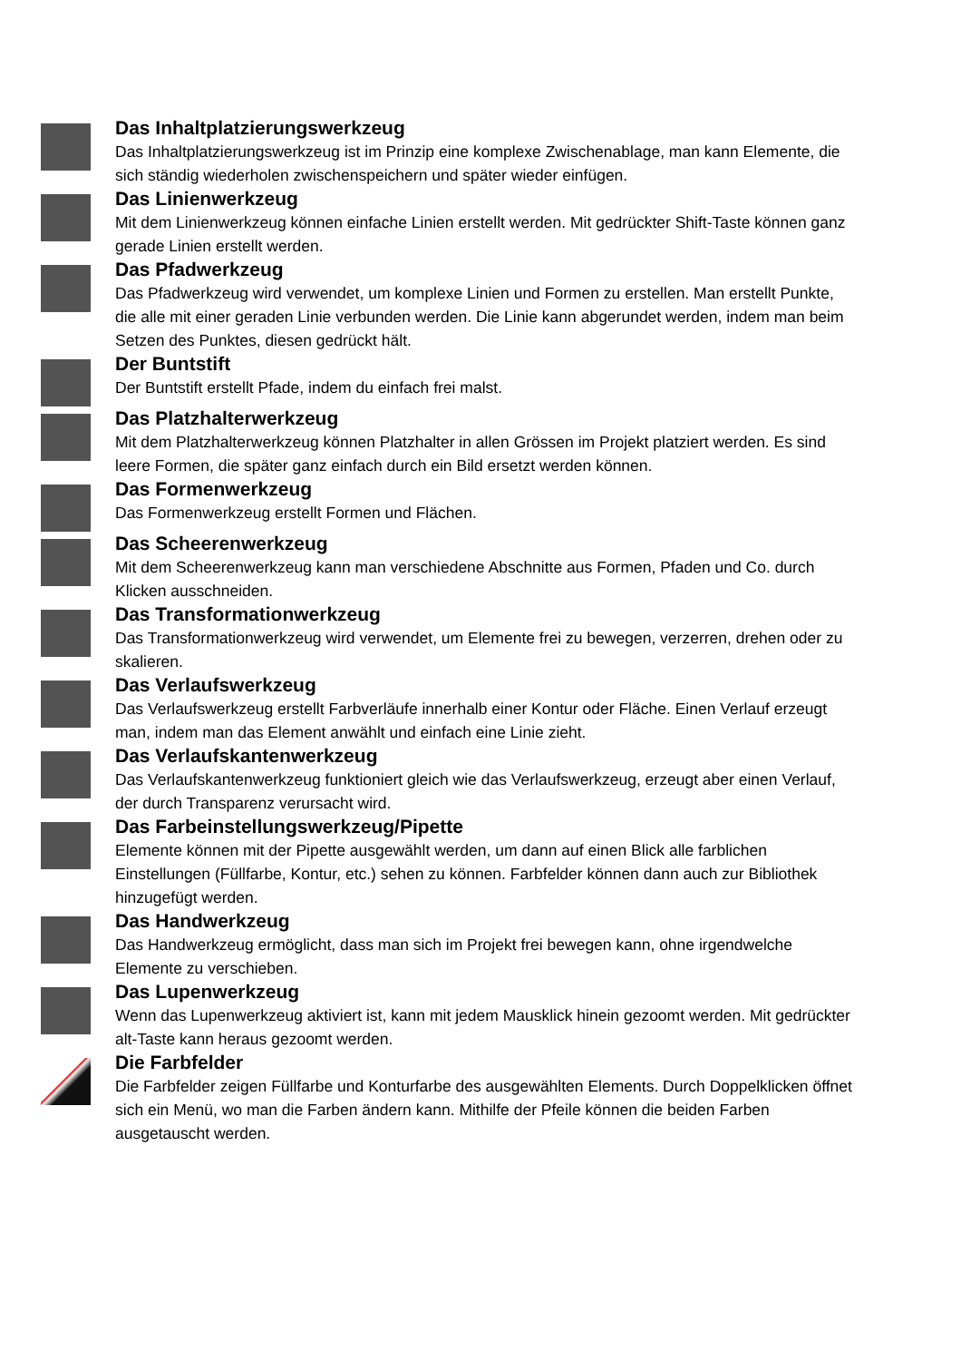Das Inhaltplatzierungswerkzeug
Das Inhaltplatzierungswerkzeug ist im Prinzip eine komplexe Zwischenablage, man kann Elemente, die sich ständig wiederholen zwischenspeichern und später wieder einfügen.
Das Linienwerkzeug
Mit dem Linienwerkzeug können einfache Linien erstellt werden. Mit gedrückter Shift-Taste können ganz gerade Linien erstellt werden.
Das Pfadwerkzeug
Das Pfadwerkzeug wird verwendet, um komplexe Linien und Formen zu erstellen. Man erstellt Punkte, die alle mit einer geraden Linie verbunden werden. Die Linie kann abgerundet werden, indem man beim Setzen des Punktes, diesen gedrückt hält.
Der Buntstift
Der Buntstift erstellt Pfade, indem du einfach frei malst.
Das Platzhalterwerkzeug
Mit dem Platzhalterwerkzeug können Platzhalter in allen Grössen im Projekt platziert werden. Es sind leere Formen, die später ganz einfach durch ein Bild ersetzt werden können.
Das Formenwerkzeug
Das Formenwerkzeug erstellt Formen und Flächen.
Das Scheerenwerkzeug
Mit dem Scheerenwerkzeug kann man verschiedene Abschnitte aus Formen, Pfaden und Co. durch Klicken ausschneiden.
Das Transformationwerkzeug
Das Transformationwerkzeug wird verwendet, um Elemente frei zu bewegen, verzerren, drehen oder zu skalieren.
Das Verlaufswerkzeug
Das Verlaufswerkzeug erstellt Farbverläufe innerhalb einer Kontur oder Fläche. Einen Verlauf erzeugt man, indem man das Element anwählt und einfach eine Linie zieht.
Das Verlaufskantenwerkzeug
Das Verlaufskantenwerkzeug funktioniert gleich wie das Verlaufswerkzeug, erzeugt aber einen Verlauf, der durch Transparenz verursacht wird.
Das Farbeinstellungswerkzeug/Pipette
Elemente können mit der Pipette ausgewählt werden, um dann auf einen Blick alle farblichen Einstellungen (Füllfarbe, Kontur, etc.) sehen zu können. Farbfelder können dann auch zur Bibliothek hinzugefügt werden.
Das Handwerkzeug
Das Handwerkzeug ermöglicht, dass man sich im Projekt frei bewegen kann, ohne irgendwelche Elemente zu verschieben.
Das Lupenwerkzeug
Wenn das Lupenwerkzeug aktiviert ist, kann mit jedem Mausklick hinein gezoomt werden. Mit gedrückter alt-Taste kann heraus gezoomt werden.
Die Farbfelder
Die Farbfelder zeigen Füllfarbe und Konturfarbe des ausgewählten Elements. Durch Doppelklicken öffnet sich ein Menü, wo man die Farben ändern kann. Mithilfe der Pfeile können die beiden Farben ausgetauscht werden.